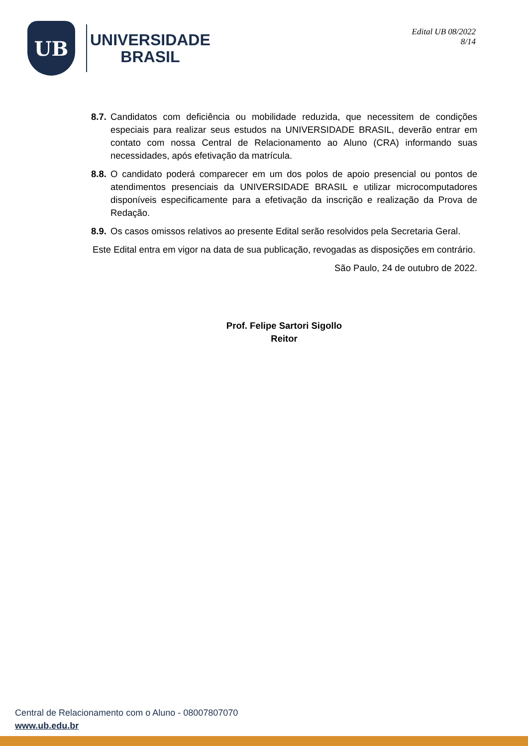UB
UNIVERSIDADE
BRASIL
Edital UB 08/2022
8/14
8.7. Candidatos com deficiência ou mobilidade reduzida, que necessitem de condições especiais para realizar seus estudos na UNIVERSIDADE BRASIL, deverão entrar em contato com nossa Central de Relacionamento ao Aluno (CRA) informando suas necessidades, após efetivação da matrícula.
8.8. O candidato poderá comparecer em um dos polos de apoio presencial ou pontos de atendimentos presenciais da UNIVERSIDADE BRASIL e utilizar microcomputadores disponíveis especificamente para a efetivação da inscrição e realização da Prova de Redação.
8.9. Os casos omissos relativos ao presente Edital serão resolvidos pela Secretaria Geral.
Este Edital entra em vigor na data de sua publicação, revogadas as disposições em contrário.
São Paulo, 24 de outubro de 2022.
Prof. Felipe Sartori Sigollo
Reitor
Central de Relacionamento com o Aluno - 08007807070
www.ub.edu.br